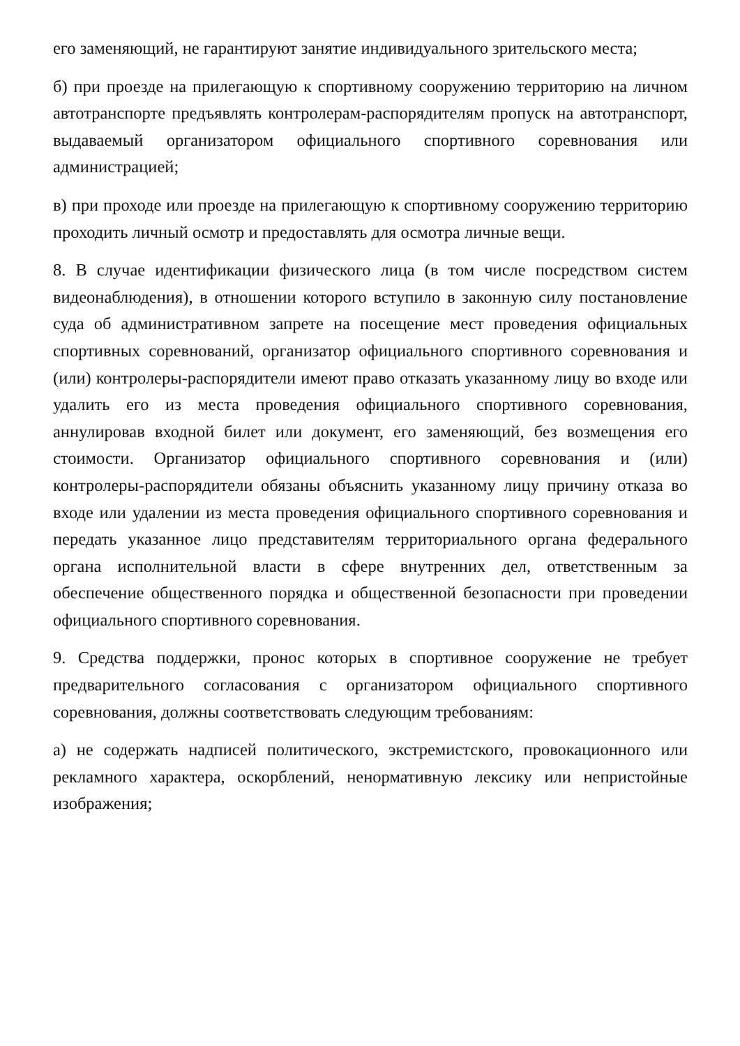его заменяющий, не гарантируют занятие индивидуального зрительского места;
б) при проезде на прилегающую к спортивному сооружению территорию на личном автотранспорте предъявлять контролерам-распорядителям пропуск на автотранспорт, выдаваемый организатором официального спортивного соревнования или администрацией;
в) при проходе или проезде на прилегающую к спортивному сооружению территорию проходить личный осмотр и предоставлять для осмотра личные вещи.
8. В случае идентификации физического лица (в том числе посредством систем видеонаблюдения), в отношении которого вступило в законную силу постановление суда об административном запрете на посещение мест проведения официальных спортивных соревнований, организатор официального спортивного соревнования и (или) контролеры-распорядители имеют право отказать указанному лицу во входе или удалить его из места проведения официального спортивного соревнования, аннулировав входной билет или документ, его заменяющий, без возмещения его стоимости. Организатор официального спортивного соревнования и (или) контролеры-распорядители обязаны объяснить указанному лицу причину отказа во входе или удалении из места проведения официального спортивного соревнования и передать указанное лицо представителям территориального органа федерального органа исполнительной власти в сфере внутренних дел, ответственным за обеспечение общественного порядка и общественной безопасности при проведении официального спортивного соревнования.
9. Средства поддержки, пронос которых в спортивное сооружение не требует предварительного согласования с организатором официального спортивного соревнования, должны соответствовать следующим требованиям:
а) не содержать надписей политического, экстремистского, провокационного или рекламного характера, оскорблений, ненормативную лексику или непристойные изображения;